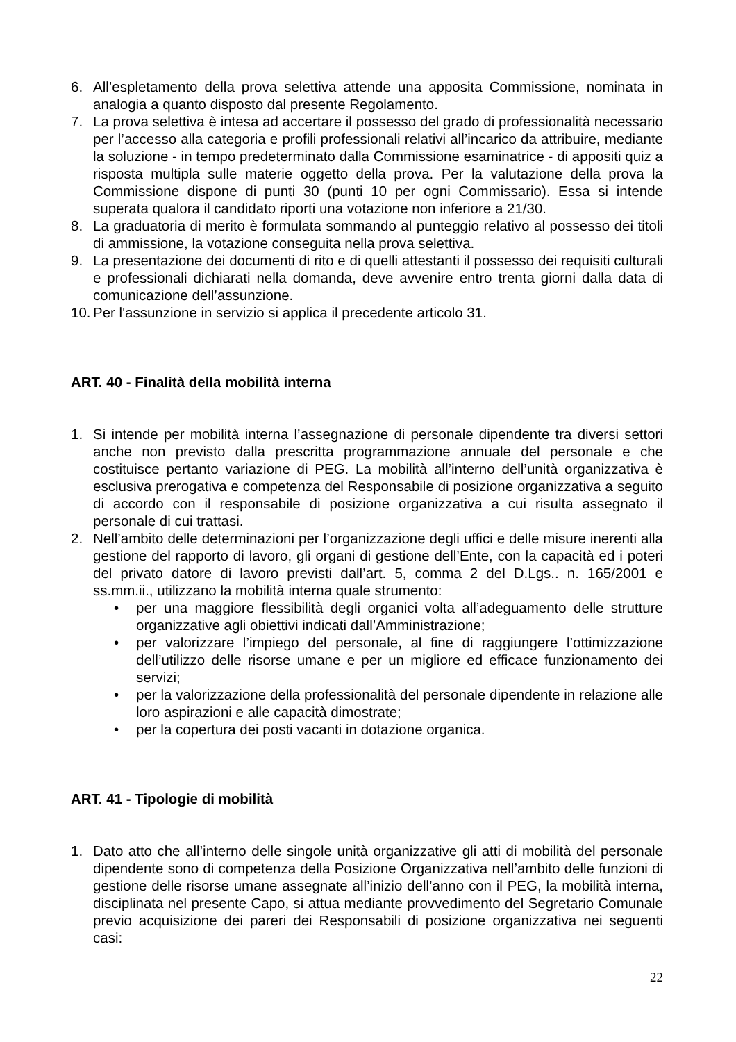6. All’espletamento della prova selettiva attende una apposita Commissione, nominata in analogia a quanto disposto dal presente Regolamento.
7. La prova selettiva è intesa ad accertare il possesso del grado di professionalità necessario per l’accesso alla categoria e profili professionali relativi all’incarico da attribuire, mediante la soluzione - in tempo predeterminato dalla Commissione esaminatrice - di appositi quiz a risposta multipla sulle materie oggetto della prova. Per la valutazione della prova la Commissione dispone di punti 30 (punti 10 per ogni Commissario). Essa si intende superata qualora il candidato riporti una votazione non inferiore a 21/30.
8. La graduatoria di merito è formulata sommando al punteggio relativo al possesso dei titoli di ammissione, la votazione conseguita nella prova selettiva.
9. La presentazione dei documenti di rito e di quelli attestanti il possesso dei requisiti culturali e professionali dichiarati nella domanda, deve avvenire entro trenta giorni dalla data di comunicazione dell’assunzione.
10. Per l'assunzione in servizio si applica il precedente articolo 31.
ART. 40 - Finalità della mobilità interna
1. Si intende per mobilità interna l’assegnazione di personale dipendente tra diversi settori anche non previsto dalla prescritta programmazione annuale del personale e che costituisce pertanto variazione di PEG. La mobilità all’interno dell’unità organizzativa è esclusiva prerogativa e competenza del Responsabile di posizione organizzativa a seguito di accordo con il responsabile di posizione organizzativa a cui risulta assegnato il personale di cui trattasi.
2. Nell’ambito delle determinazioni per l’organizzazione degli uffici e delle misure inerenti alla gestione del rapporto di lavoro, gli organi di gestione dell’Ente, con la capacità ed i poteri del privato datore di lavoro previsti dall’art. 5, comma 2 del D.Lgs.. n. 165/2001 e ss.mm.ii., utilizzano la mobilità interna quale strumento:
• per una maggiore flessibilità degli organici volta all’adeguamento delle strutture organizzative agli obiettivi indicati dall’Amministrazione;
• per valorizzare l’impiego del personale, al fine di raggiungere l’ottimizzazione dell’utilizzo delle risorse umane e per un migliore ed efficace funzionamento dei servizi;
• per la valorizzazione della professionalità del personale dipendente in relazione alle loro aspirazioni e alle capacità dimostrate;
• per la copertura dei posti vacanti in dotazione organica.
ART. 41 - Tipologie di mobilità
1. Dato atto che all’interno delle singole unità organizzative gli atti di mobilità del personale dipendente sono di competenza della Posizione Organizzativa nell’ambito delle funzioni di gestione delle risorse umane assegnate all’inizio dell’anno con il PEG, la mobilità interna, disciplinata nel presente Capo, si attua mediante provvedimento del Segretario Comunale previo acquisizione dei pareri dei Responsabili di posizione organizzativa nei seguenti casi:
22